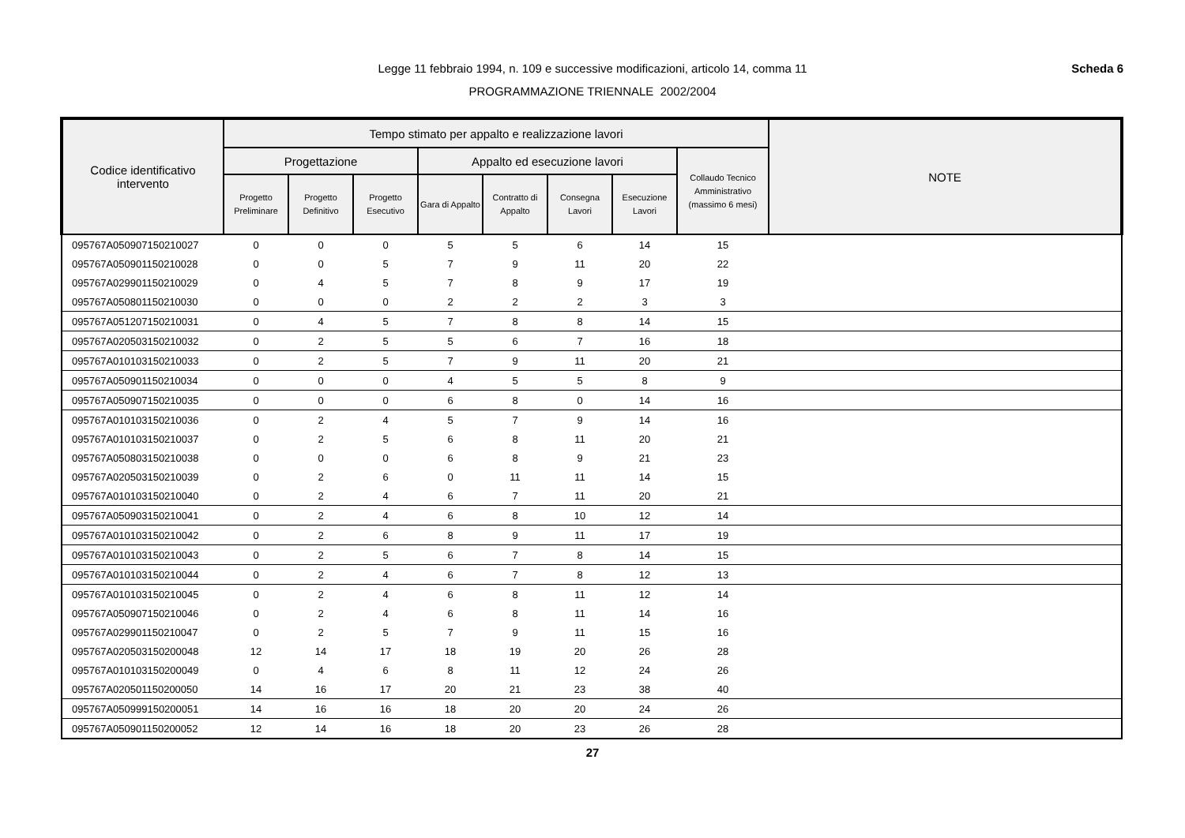Legge 11 febbraio 1994, n. 109 e successive modificazioni, articolo 14, comma 11
Scheda 6
PROGRAMMAZIONE TRIENNALE 2002/2004
| Codice identificativo intervento | Tempo stimato per appalto e realizzazione lavori | | | | | | | | NOTE |
| --- | --- | --- | --- | --- | --- | --- | --- | --- | --- |
| | Progettazione | | | Appalto ed esecuzione lavori | | | | Collaudo Tecnico Amministrativo (massimo 6 mesi) | |
| | Progetto Preliminare | Progetto Definitivo | Progetto Esecutivo | Gara di Appalto | Contratto di Appalto | Consegna Lavori | Esecuzione Lavori | | |
| 095767A050907150210027 | 0 | 0 | 0 | 5 | 5 | 6 | 14 | 15 | |
| 095767A050901150210028 | 0 | 0 | 5 | 7 | 9 | 11 | 20 | 22 | |
| 095767A029901150210029 | 0 | 4 | 5 | 7 | 8 | 9 | 17 | 19 | |
| 095767A050801150210030 | 0 | 0 | 0 | 2 | 2 | 2 | 3 | 3 | |
| 095767A051207150210031 | 0 | 4 | 5 | 7 | 8 | 8 | 14 | 15 | |
| 095767A020503150210032 | 0 | 2 | 5 | 5 | 6 | 7 | 16 | 18 | |
| 095767A010103150210033 | 0 | 2 | 5 | 7 | 9 | 11 | 20 | 21 | |
| 095767A050901150210034 | 0 | 0 | 0 | 4 | 5 | 5 | 8 | 9 | |
| 095767A050907150210035 | 0 | 0 | 0 | 6 | 8 | 0 | 14 | 16 | |
| 095767A010103150210036 | 0 | 2 | 4 | 5 | 7 | 9 | 14 | 16 | |
| 095767A010103150210037 | 0 | 2 | 5 | 6 | 8 | 11 | 20 | 21 | |
| 095767A050803150210038 | 0 | 0 | 0 | 6 | 8 | 9 | 21 | 23 | |
| 095767A020503150210039 | 0 | 2 | 6 | 0 | 11 | 11 | 14 | 15 | |
| 095767A010103150210040 | 0 | 2 | 4 | 6 | 7 | 11 | 20 | 21 | |
| 095767A050903150210041 | 0 | 2 | 4 | 6 | 8 | 10 | 12 | 14 | |
| 095767A010103150210042 | 0 | 2 | 6 | 8 | 9 | 11 | 17 | 19 | |
| 095767A010103150210043 | 0 | 2 | 5 | 6 | 7 | 8 | 14 | 15 | |
| 095767A010103150210044 | 0 | 2 | 4 | 6 | 7 | 8 | 12 | 13 | |
| 095767A010103150210045 | 0 | 2 | 4 | 6 | 8 | 11 | 12 | 14 | |
| 095767A050907150210046 | 0 | 2 | 4 | 6 | 8 | 11 | 14 | 16 | |
| 095767A029901150210047 | 0 | 2 | 5 | 7 | 9 | 11 | 15 | 16 | |
| 095767A020503150200048 | 12 | 14 | 17 | 18 | 19 | 20 | 26 | 28 | |
| 095767A010103150200049 | 0 | 4 | 6 | 8 | 11 | 12 | 24 | 26 | |
| 095767A020501150200050 | 14 | 16 | 17 | 20 | 21 | 23 | 38 | 40 | |
| 095767A050999150200051 | 14 | 16 | 16 | 18 | 20 | 20 | 24 | 26 | |
| 095767A050901150200052 | 12 | 14 | 16 | 18 | 20 | 23 | 26 | 28 | |
27